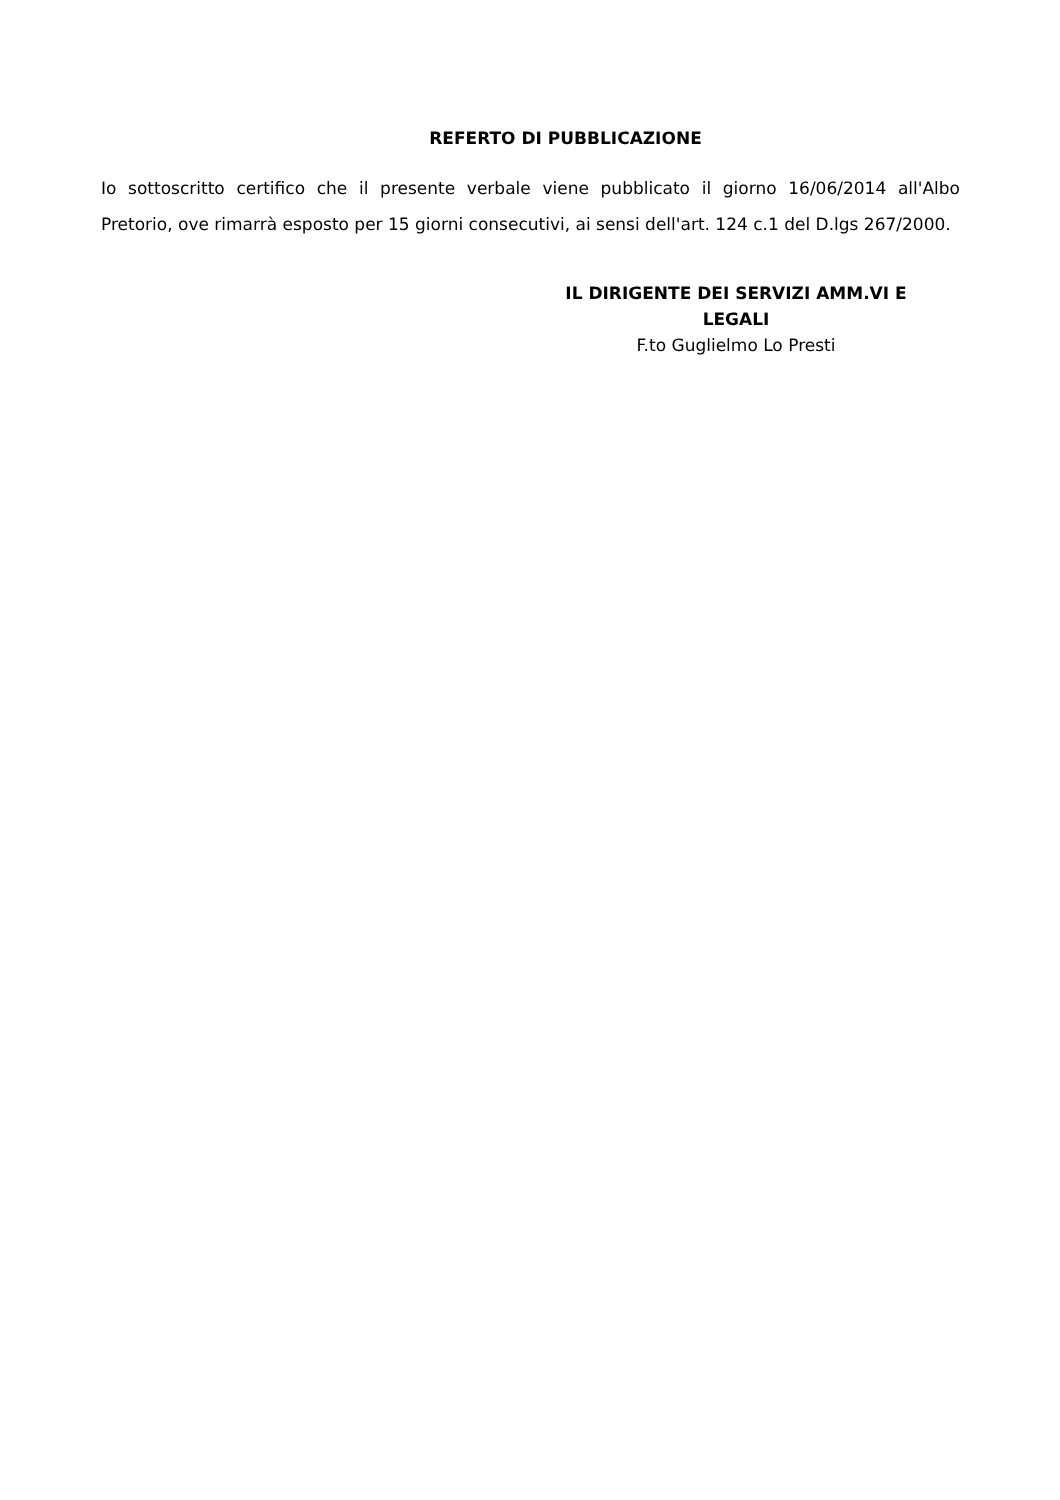REFERTO DI PUBBLICAZIONE
Io sottoscritto certifico che il presente verbale viene pubblicato il giorno 16/06/2014 all'Albo Pretorio, ove rimarrà esposto per 15 giorni consecutivi, ai sensi dell'art. 124 c.1 del D.lgs 267/2000.
IL DIRIGENTE DEI SERVIZI AMM.VI E LEGALI
F.to Guglielmo Lo Presti